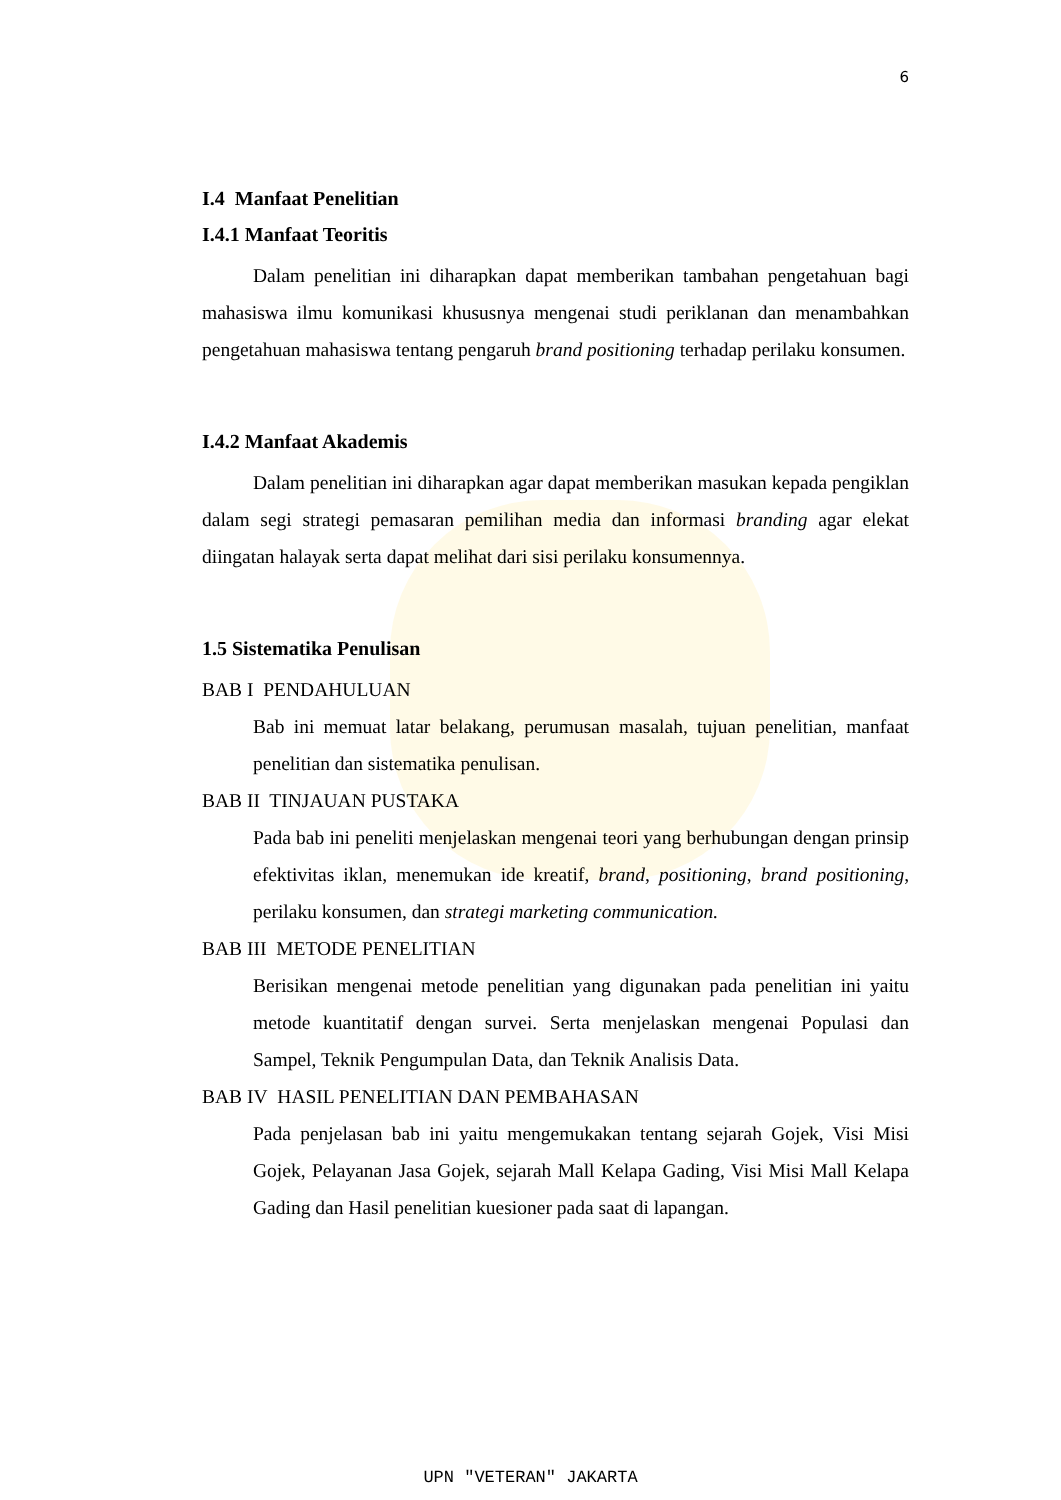6
I.4 Manfaat Penelitian
I.4.1 Manfaat Teoritis
Dalam penelitian ini diharapkan dapat memberikan tambahan pengetahuan bagi mahasiswa ilmu komunikasi khususnya mengenai studi periklanan dan menambahkan pengetahuan mahasiswa tentang pengaruh brand positioning terhadap perilaku konsumen.
I.4.2 Manfaat Akademis
Dalam penelitian ini diharapkan agar dapat memberikan masukan kepada pengiklan dalam segi strategi pemasaran pemilihan media dan informasi branding agar elekat diingatan halayak serta dapat melihat dari sisi perilaku konsumennya.
1.5 Sistematika Penulisan
BAB I PENDAHULUAN
Bab ini memuat latar belakang, perumusan masalah, tujuan penelitian, manfaat penelitian dan sistematika penulisan.
BAB II TINJAUAN PUSTAKA
Pada bab ini peneliti menjelaskan mengenai teori yang berhubungan dengan prinsip efektivitas iklan, menemukan ide kreatif, brand, positioning, brand positioning, perilaku konsumen, dan strategi marketing communication.
BAB III METODE PENELITIAN
Berisikan mengenai metode penelitian yang digunakan pada penelitian ini yaitu metode kuantitatif dengan survei. Serta menjelaskan mengenai Populasi dan Sampel, Teknik Pengumpulan Data, dan Teknik Analisis Data.
BAB IV HASIL PENELITIAN DAN PEMBAHASAN
Pada penjelasan bab ini yaitu mengemukakan tentang sejarah Gojek, Visi Misi Gojek, Pelayanan Jasa Gojek, sejarah Mall Kelapa Gading, Visi Misi Mall Kelapa Gading dan Hasil penelitian kuesioner pada saat di lapangan.
UPN "VETERAN" JAKARTA